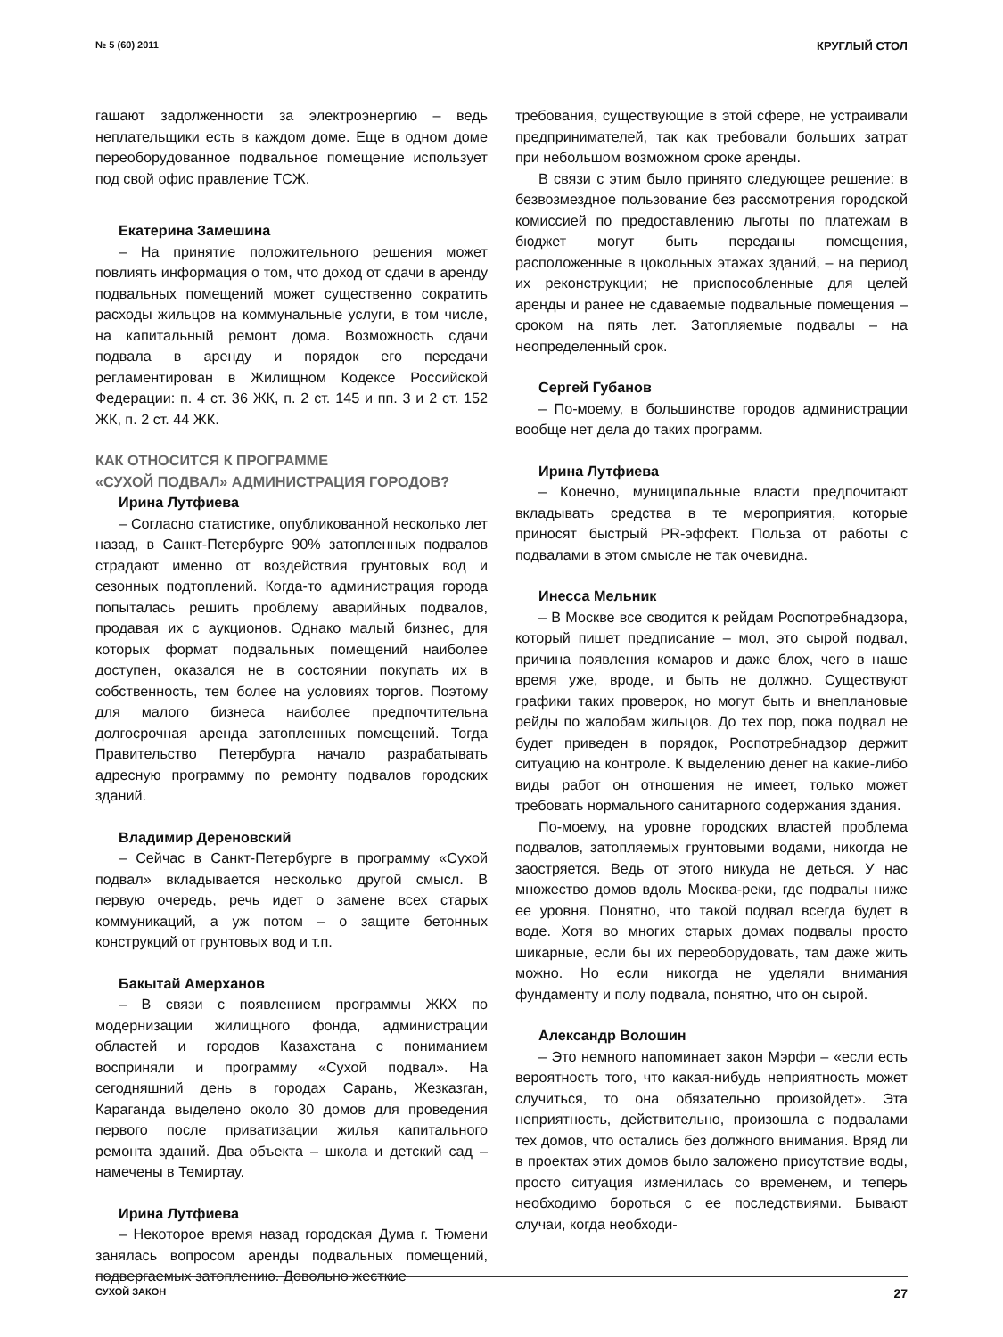№ 5 (60) 2011 КРУГЛЫЙ СТОЛ
гашают задолженности за электроэнергию – ведь неплательщики есть в каждом доме. Еще в одном доме переоборудованное подвальное помещение использует под свой офис правление ТСЖ.
Екатерина Замешина
– На принятие положительного решения может повлиять информация о том, что доход от сдачи в аренду подвальных помещений может существенно сократить расходы жильцов на коммунальные услуги, в том числе, на капитальный ремонт дома. Возможность сдачи подвала в аренду и порядок его передачи регламентирован в Жилищном Кодексе Российской Федерации: п. 4 ст. 36 ЖК, п. 2 ст. 145 и пп. 3 и 2 ст. 152 ЖК, п. 2 ст. 44 ЖК.
КАК ОТНОСИТСЯ К ПРОГРАММЕ
«СУХОЙ ПОДВАЛ» АДМИНИСТРАЦИЯ ГОРОДОВ?
Ирина Лутфиева
– Согласно статистике, опубликованной несколько лет назад, в Санкт-Петербурге 90% затопленных подвалов страдают именно от воздействия грунтовых вод и сезонных подтоплений. Когда-то администрация города попыталась решить проблему аварийных подвалов, продавая их с аукционов. Однако малый бизнес, для которых формат подвальных помещений наиболее доступен, оказался не в состоянии покупать их в собственность, тем более на условиях торгов. Поэтому для малого бизнеса наиболее предпочтительна долгосрочная аренда затопленных помещений. Тогда Правительство Петербурга начало разрабатывать адресную программу по ремонту подвалов городских зданий.
Владимир Дереновский
– Сейчас в Санкт-Петербурге в программу «Сухой подвал» вкладывается несколько другой смысл. В первую очередь, речь идет о замене всех старых коммуникаций, а уж потом – о защите бетонных конструкций от грунтовых вод и т.п.
Бакытай Амерханов
– В связи с появлением программы ЖКХ по модернизации жилищного фонда, администрации областей и городов Казахстана с пониманием восприняли и программу «Сухой подвал». На сегодняшний день в городах Сарань, Жезказган, Караганда выделено около 30 домов для проведения первого после приватизации жилья капитального ремонта зданий. Два объекта – школа и детский сад – намечены в Темиртау.
Ирина Лутфиева
– Некоторое время назад городская Дума г. Тюмени занялась вопросом аренды подвальных помещений, подвергаемых затоплению. Довольно жесткие
требования, существующие в этой сфере, не устраивали предпринимателей, так как требовали больших затрат при небольшом возможном сроке аренды.
В связи с этим было принято следующее решение: в безвозмездное пользование без рассмотрения городской комиссией по предоставлению льготы по платежам в бюджет могут быть переданы помещения, расположенные в цокольных этажах зданий, – на период их реконструкции; не приспособленные для целей аренды и ранее не сдаваемые подвальные помещения – сроком на пять лет. Затопляемые подвалы – на неопределенный срок.
Сергей Губанов
– По-моему, в большинстве городов администрации вообще нет дела до таких программ.
Ирина Лутфиева
– Конечно, муниципальные власти предпочитают вкладывать средства в те мероприятия, которые приносят быстрый PR-эффект. Польза от работы с подвалами в этом смысле не так очевидна.
Инесса Мельник
– В Москве все сводится к рейдам Роспотребнадзора, который пишет предписание – мол, это сырой подвал, причина появления комаров и даже блох, чего в наше время уже, вроде, и быть не должно. Существуют графики таких проверок, но могут быть и внеплановые рейды по жалобам жильцов. До тех пор, пока подвал не будет приведен в порядок, Роспотребнадзор держит ситуацию на контроле. К выделению денег на какие-либо виды работ он отношения не имеет, только может требовать нормального санитарного содержания здания.
По-моему, на уровне городских властей проблема подвалов, затопляемых грунтовыми водами, никогда не заостряется. Ведь от этого никуда не деться. У нас множество домов вдоль Москва-реки, где подвалы ниже ее уровня. Понятно, что такой подвал всегда будет в воде. Хотя во многих старых домах подвалы просто шикарные, если бы их переоборудовать, там даже жить можно. Но если никогда не уделяли внимания фундаменту и полу подвала, понятно, что он сырой.
Александр Волошин
– Это немного напоминает закон Мэрфи – «если есть вероятность того, что какая-нибудь неприятность может случиться, то она обязательно произойдет». Эта неприятность, действительно, произошла с подвалами тех домов, что остались без должного внимания. Вряд ли в проектах этих домов было заложено присутствие воды, просто ситуация изменилась со временем, и теперь необходимо бороться с ее последствиями. Бывают случаи, когда необходи-
СУХОЙ ЗАКОН 27